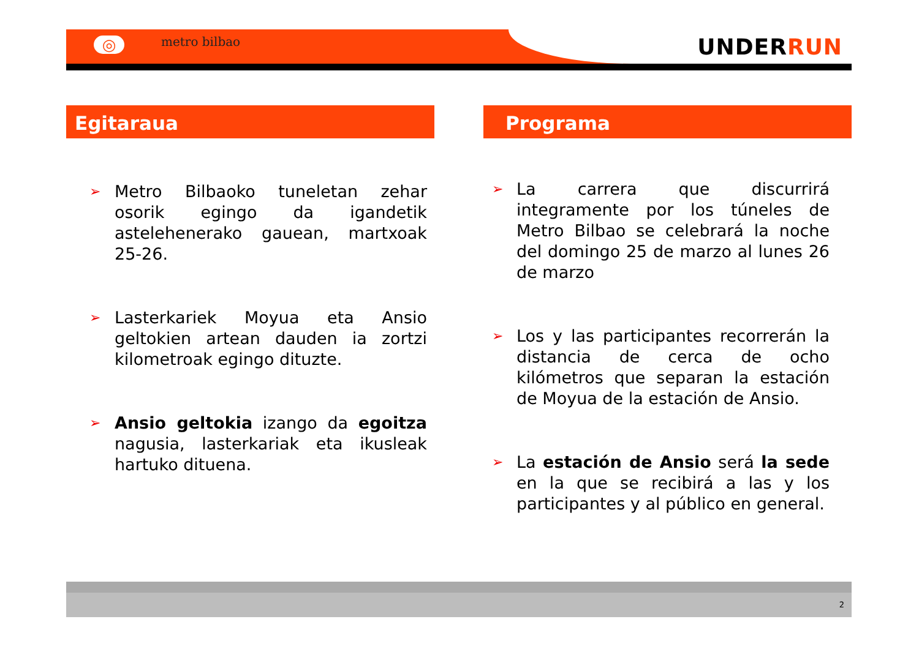◎ metro bilbao UNDERRUN
Egitaraua
➢ Metro Bilbaoko tuneletan zehar osorik egingo da igandetik astelehenerako gauean, martxoak 25-26.
➢ Lasterkariek Moyua eta Ansio geltokien artean dauden ia zortzi kilometroak egingo dituzte.
➢ Ansio geltokia izango da egoitza nagusia, lasterkariak eta ikusleak hartuko dituena.
Programa
➢ La carrera que discurrirá integramente por los túneles de Metro Bilbao se celebrará la noche del domingo 25 de marzo al lunes 26 de marzo
➢ Los y las participantes recorrerán la distancia de cerca de ocho kilómetros que separan la estación de Moyua de la estación de Ansio.
➢ La estación de Ansio será la sede en la que se recibirá a las y los participantes y al público en general.
2